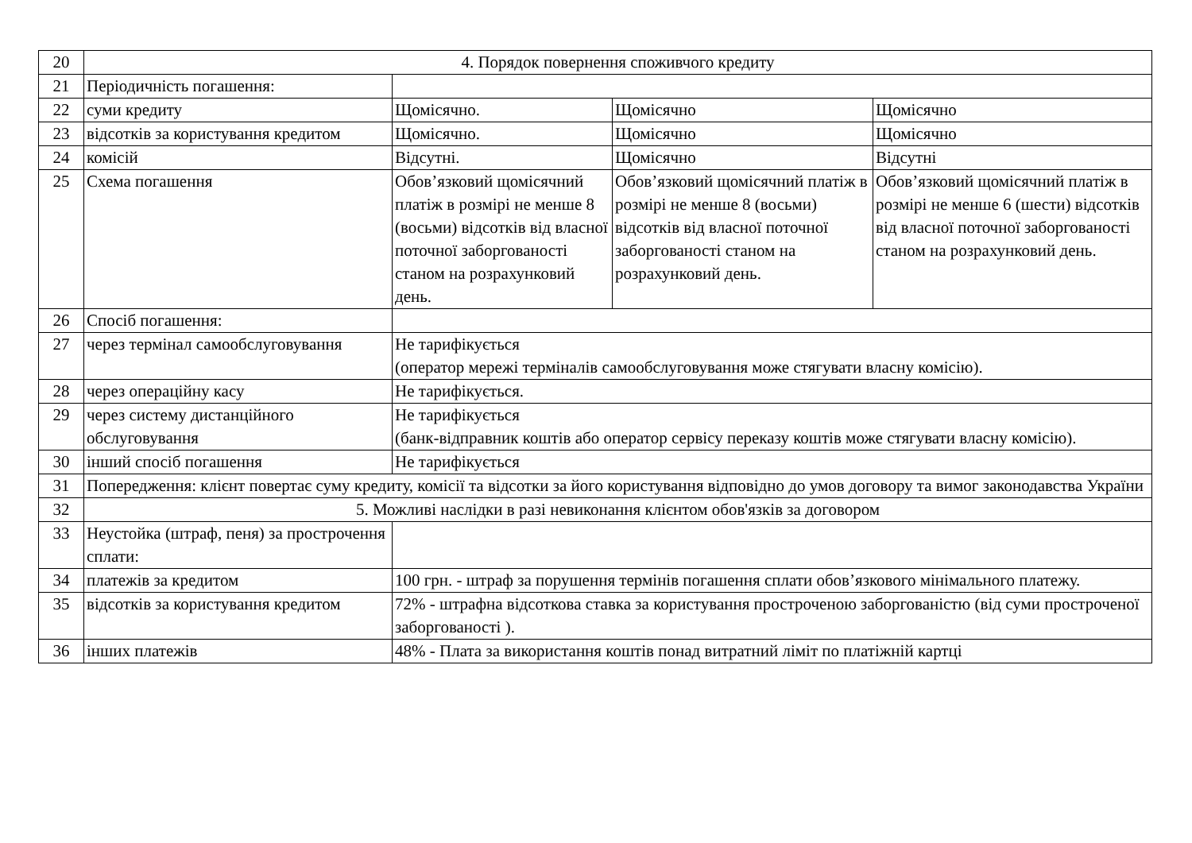| 20 | 4. Порядок повернення споживчого кредиту | | | |
| 21 | Періодичність погашення: | | | |
| 22 | суми кредиту | Щомісячно. | Щомісячно | Щомісячно |
| 23 | відсотків за користування кредитом | Щомісячно. | Щомісячно | Щомісячно |
| 24 | комісій | Відсутні. | Щомісячно | Відсутні |
| 25 | Схема погашення | Обов’язковий щомісячний платіж в розмірі не менше 8 (восьми) відсотків від власної поточної заборгованості станом на розрахунковий день. | Обов’язковий щомісячний платіж в розмірі не менше 8 (восьми) відсотків від власної поточної заборгованості станом на розрахунковий день. | Обов’язковий щомісячний платіж в розмірі не менше 6 (шести) відсотків від власної поточної заборгованості станом на розрахунковий день. |
| 26 | Спосіб погашення: | | | |
| 27 | через термінал самообслуговування | Не тарифікується (оператор мережі терміналів самообслуговування може стягувати власну комісію). | | |
| 28 | через операційну касу | Не тарифікується. | | |
| 29 | через систему дистанційного обслуговування | Не тарифікується (банк-відправник коштів або оператор сервісу переказу коштів може стягувати власну комісію). | | |
| 30 | інший спосіб погашення | Не тарифікується | | |
| 31 | Попередження: клієнт повертає суму кредиту, комісії та відсотки за його користування відповідно до умов договору та вимог законодавства України | | | |
| 32 | 5. Можливі наслідки в разі невиконання клієнтом обов'язків за договором | | | |
| 33 | Неустойка (штраф, пеня) за прострочення сплати: | | | |
| 34 | платежів за кредитом | 100 грн. - штраф за порушення термінів погашення сплати обов’язкового мінімального платежу. | | |
| 35 | відсотків за користування кредитом | 72% - штрафна відсоткова ставка за користування простроченою заборгованістю (від суми простроченої заборгованості ). | | |
| 36 | інших платежів | 48% - Плата за використання коштів понад витратний ліміт по платіжній картці | | |